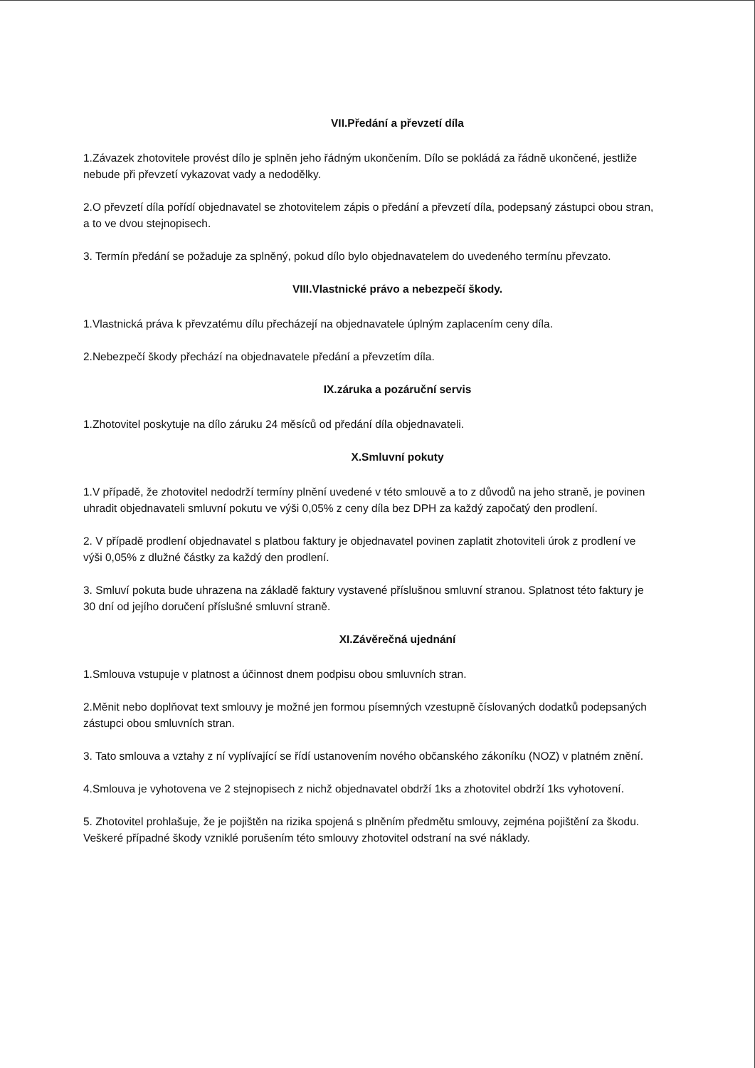VII.Předání a převzetí díla
1.Závazek zhotovitele provést dílo je splněn jeho řádným ukončením. Dílo se pokládá za řádně ukončené, jestliže nebude při převzetí vykazovat vady a nedodělky.
2.O převzetí díla pořídí objednavatel se zhotovitelem zápis o předání a převzetí díla, podepsaný zástupci obou stran, a to ve dvou stejnopisech.
3. Termín předání se požaduje za splněný, pokud dílo bylo objednavatelem do uvedeného termínu převzato.
VIII.Vlastnické právo a nebezpečí škody.
1.Vlastnická práva k převzatému dílu přecházejí na objednavatele úplným zaplacením ceny díla.
2.Nebezpečí škody přechází na objednavatele předání a převzetím díla.
IX.záruka a pozáruční servis
1.Zhotovitel poskytuje na dílo záruku 24 měsíců od předání díla objednavateli.
X.Smluvní pokuty
1.V případě, že zhotovitel nedodrží termíny plnění uvedené v této smlouvě a to z důvodů na jeho straně, je povinen uhradit objednavateli smluvní pokutu ve výši 0,05% z ceny díla bez DPH za každý započatý den prodlení.
2. V případě prodlení objednavatel s platbou faktury je objednavatel povinen zaplatit zhotoviteli úrok z prodlení ve výši 0,05% z dlužné částky za každý den prodlení.
3. Smluví pokuta bude uhrazena na základě faktury vystavené příslušnou smluvní stranou. Splatnost této faktury je 30 dní od jejího doručení příslušné smluvní straně.
XI.Závěrečná ujednání
1.Smlouva vstupuje v platnost a účinnost dnem podpisu obou smluvních stran.
2.Měnit nebo doplňovat text smlouvy je možné jen formou písemných vzestupně číslovaných dodatků podepsaných zástupci obou smluvních stran.
3. Tato smlouva a vztahy z ní vyplívající se řídí ustanovením nového občanského zákoníku (NOZ) v platném znění.
4.Smlouva je vyhotovena ve 2 stejnopisech z nichž objednavatel obdrží 1ks a zhotovitel obdrží 1ks vyhotovení.
5. Zhotovitel prohlašuje, že je pojištěn na rizika spojená s plněním předmětu smlouvy, zejména pojištění za škodu. Veškeré případné škody vzniklé porušením této smlouvy zhotovitel odstraní na své náklady.